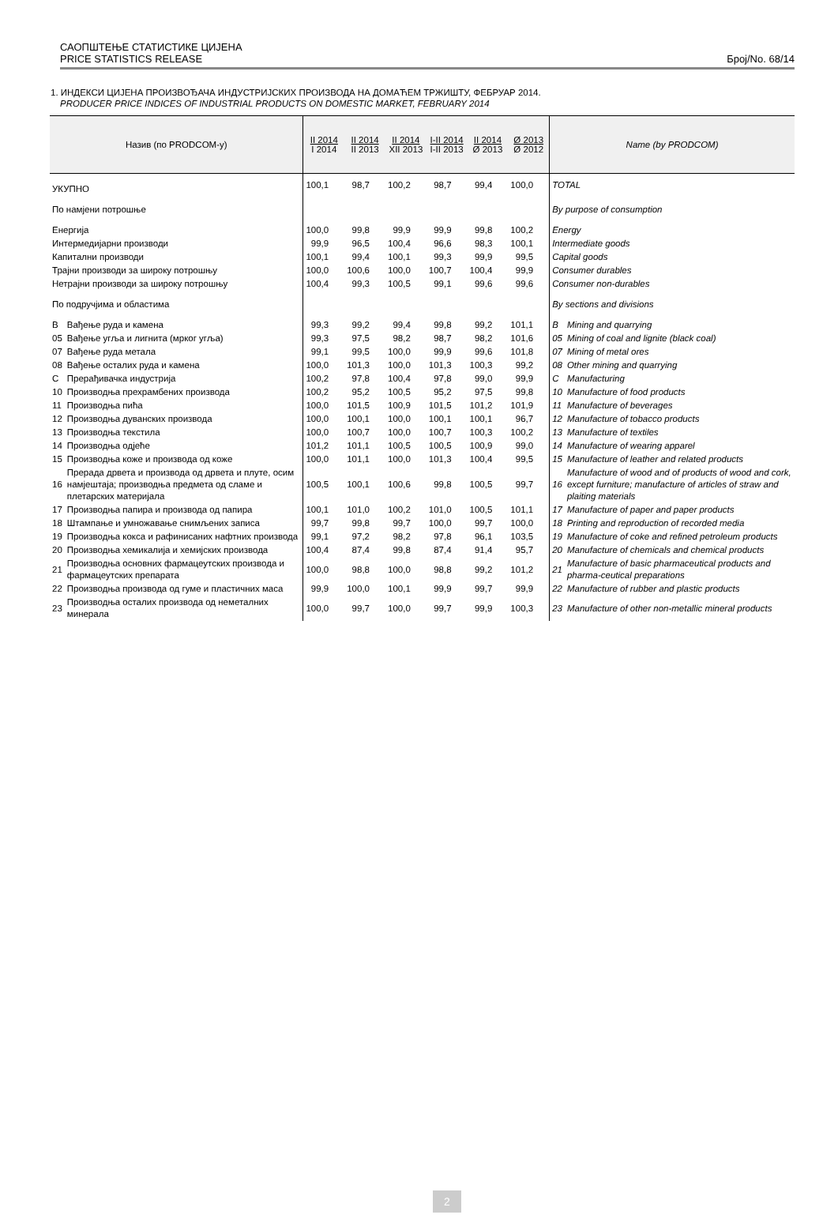САОПШТЕЊЕ СТАТИСТИКЕ ЦИЈЕНА
PRICE STATISTICS RELEASE
Број/No. 68/14
1. ИНДЕКСИ ЦИЈЕНА ПРОИЗВОЂАЧА ИНДУСТРИЈСКИХ ПРОИЗВОДА НА ДОМАЋЕМ ТРЖИШТУ, ФЕБРУАР 2014.
PRODUCER PRICE INDICES OF INDUSTRIAL PRODUCTS ON DOMESTIC MARKET, FEBRUARY 2014
| Назив (по PRODCOM-у) | | II 2014 I 2014 | II 2014 II 2013 | II 2014 XII 2013 | I-II 2014 I-II 2013 | II 2014 Ø 2013 | Ø 2013 Ø 2012 | Name (by PRODCOM) | |
| --- | --- | --- | --- | --- | --- | --- | --- | --- | --- |
| УКУПНО | | 100,1 | 98,7 | 100,2 | 98,7 | 99,4 | 100,0 | TOTAL | |
| По намјени потрошње | | | | | | | | By purpose of consumption | |
| Енергија | | 100,0 | 99,8 | 99,9 | 99,9 | 99,8 | 100,2 | Energy | |
| Интермедијарни производи | | 99,9 | 96,5 | 100,4 | 96,6 | 98,3 | 100,1 | Intermediate goods | |
| Капитални производи | | 100,1 | 99,4 | 100,1 | 99,3 | 99,9 | 99,5 | Capital goods | |
| Трајни производи за широку потрошњу | | 100,0 | 100,6 | 100,0 | 100,7 | 100,4 | 99,9 | Consumer durables | |
| Нетрајни производи за широку потрошњу | | 100,4 | 99,3 | 100,5 | 99,1 | 99,6 | 99,6 | Consumer non-durables | |
| По подручјима и областима | | | | | | | | By sections and divisions | |
| B | Вађење руда и камена | 99,3 | 99,2 | 99,4 | 99,8 | 99,2 | 101,1 | B | Mining and quarrying |
| 05 | Вађење угља и лигнита (мрког угља) | 99,3 | 97,5 | 98,2 | 98,7 | 98,2 | 101,6 | 05 | Mining of coal and lignite (black coal) |
| 07 | Вађење руда метала | 99,1 | 99,5 | 100,0 | 99,9 | 99,6 | 101,8 | 07 | Mining of metal ores |
| 08 | Вађење осталих руда и камена | 100,0 | 101,3 | 100,0 | 101,3 | 100,3 | 99,2 | 08 | Other mining and quarrying |
| C | Прерађивачка индустрија | 100,2 | 97,8 | 100,4 | 97,8 | 99,0 | 99,9 | C | Manufacturing |
| 10 | Производња прехрамбених производа | 100,2 | 95,2 | 100,5 | 95,2 | 97,5 | 99,8 | 10 | Manufacture of food products |
| 11 | Производња пића | 100,0 | 101,5 | 100,9 | 101,5 | 101,2 | 101,9 | 11 | Manufacture of beverages |
| 12 | Производња дуванских производа | 100,0 | 100,1 | 100,0 | 100,1 | 100,1 | 96,7 | 12 | Manufacture of tobacco products |
| 13 | Производња текстила | 100,0 | 100,7 | 100,0 | 100,7 | 100,3 | 100,2 | 13 | Manufacture of textiles |
| 14 | Производња одјеће | 101,2 | 101,1 | 100,5 | 100,5 | 100,9 | 99,0 | 14 | Manufacture of wearing apparel |
| 15 | Производња коже и производа од коже | 100,0 | 101,1 | 100,0 | 101,3 | 100,4 | 99,5 | 15 | Manufacture of leather and related products |
| 16 | Прерада дрвета и производа од дрвета и плуте, осим намјештаја; производња предмета од сламе и плетарских материјала | 100,5 | 100,1 | 100,6 | 99,8 | 100,5 | 99,7 | 16 | Manufacture of wood and of products of wood and cork, except furniture; manufacture of articles of straw and plaiting materials |
| 17 | Производња папира и производа од папира | 100,1 | 101,0 | 100,2 | 101,0 | 100,5 | 101,1 | 17 | Manufacture of paper and paper products |
| 18 | Штампање и умножавање снимљених записа | 99,7 | 99,8 | 99,7 | 100,0 | 99,7 | 100,0 | 18 | Printing and reproduction of recorded media |
| 19 | Производња кокса и рафинисаних нафтних производа | 99,1 | 97,2 | 98,2 | 97,8 | 96,1 | 103,5 | 19 | Manufacture of coke and refined petroleum products |
| 20 | Производња хемикалија и хемијских производа | 100,4 | 87,4 | 99,8 | 87,4 | 91,4 | 95,7 | 20 | Manufacture of chemicals and chemical products |
| 21 | Производња основних фармацеутских производа и фармацеутских препарата | 100,0 | 98,8 | 100,0 | 98,8 | 99,2 | 101,2 | 21 | Manufacture of basic pharmaceutical products and pharma-ceutical preparations |
| 22 | Производња производа од гуме и пластичних маса | 99,9 | 100,0 | 100,1 | 99,9 | 99,7 | 99,9 | 22 | Manufacture of rubber and plastic products |
| 23 | Производња осталих производа од неметалних минерала | 100,0 | 99,7 | 100,0 | 99,7 | 99,9 | 100,3 | 23 | Manufacture of other non-metallic mineral products |
2